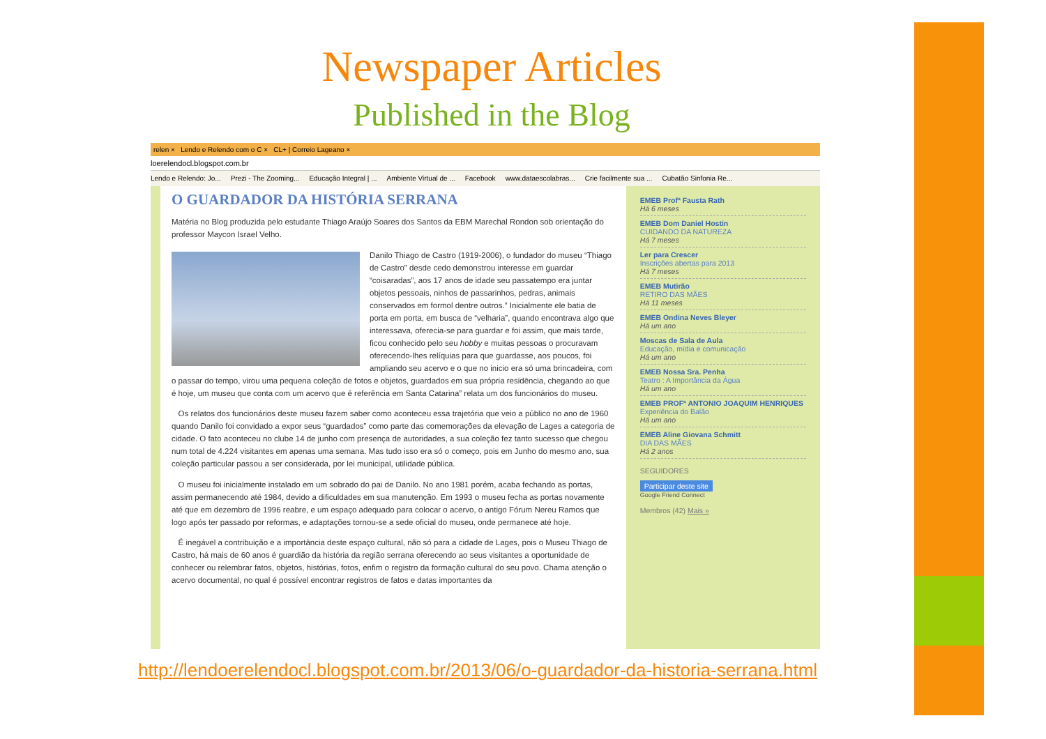Newspaper Articles
Published in the Blog
relen × Lendo e Relendo com o C × CL+ | Correio Lageano ×
loerelendocl.blogspot.com.br
Lendo e Relendo: Jo... Prezi - The Zooming... Educação Integral | ... Ambiente Virtual de ... Facebook www.dataescolabras... Crie facilmente sua ... Cubatão Sinfonia Re...
O GUARDADOR DA HISTÓRIA SERRANA
Matéria no Blog produzida pelo estudante Thiago Araújo Soares dos Santos da EBM Marechal Rondon sob orientação do professor Maycon Israel Velho.
Danilo Thiago de Castro (1919-2006), o fundador do museu “Thiago de Castro” desde cedo demonstrou interesse em guardar “coisaradas”, aos 17 anos de idade seu passatempo era juntar objetos pessoais, ninhos de passarinhos, pedras, animais conservados em formol dentre outros.” Inicialmente ele batia de porta em porta, em busca de “velharia”, quando encontrava algo que interessava, oferecia-se para guardar e foi assim, que mais tarde, ficou conhecido pelo seu hobby e muitas pessoas o procuravam oferecendo-lhes relíquias para que guardasse, aos poucos, foi ampliando seu acervo e o que no inicio era só uma brincadeira, com o passar do tempo, virou uma pequena coleção de fotos e objetos, guardados em sua própria residência, chegando ao que é hoje, um museu que conta com um acervo que é referência em Santa Catarina” relata um dos funcionários do museu.
Os relatos dos funcionários deste museu fazem saber como aconteceu essa trajetória que veio a público no ano de 1960 quando Danilo foi convidado a expor seus “guardados” como parte das comemorações da elevação de Lages a categoria de cidade. O fato aconteceu no clube 14 de junho com presença de autoridades, a sua coleção fez tanto sucesso que chegou num total de 4.224 visitantes em apenas uma semana. Mas tudo isso era só o começo, pois em Junho do mesmo ano, sua coleção particular passou a ser considerada, por lei municipal, utilidade pública.
O museu foi inicialmente instalado em um sobrado do pai de Danilo. No ano 1981 porém, acaba fechando as portas, assim permanecendo até 1984, devido a dificuldades em sua manutenção. Em 1993 o museu fecha as portas novamente até que em dezembro de 1996 reabre, e um espaço adequado para colocar o acervo, o antigo Fórum Nereu Ramos que logo após ter passado por reformas, e adaptações tornou-se a sede oficial do museu, onde permanece até hoje.
É inegável a contribuição e a importância deste espaço cultural, não só para a cidade de Lages, pois o Museu Thiago de Castro, há mais de 60 anos é guardião da história da região serrana oferecendo ao seus visitantes a oportunidade de conhecer ou relembrar fatos, objetos, histórias, fotos, enfim o registro da formação cultural do seu povo. Chama atenção o acervo documental, no qual é possível encontrar registros de fatos e datas importantes da
EMEB Profª Fausta Rath
Há 6 meses
EMEB Dom Daniel Hostin
CUIDANDO DA NATUREZA
Há 7 meses
Ler para Crescer
Inscrições abertas para 2013
Há 7 meses
EMEB Mutirão
RETIRO DAS MÃES
Há 11 meses
EMEB Ondina Neves Bleyer
Há um ano
Moscas de Sala de Aula
Educação, mídia e comunicação
Há um ano
EMEB Nossa Sra. Penha
Teatro : A Importância da Água
Há um ano
EMEB PROFº ANTONIO JOAQUIM HENRIQUES
Experiência do Balão
Há um ano
EMEB Aline Giovana Schmitt
DIA DAS MÃES
Há 2 anos
SEGUIDORES
Participar deste site
Google Friend Connect
Membros (42) Mais »
http://lendoerelendocl.blogspot.com.br/2013/06/o-guardador-da-historia-serrana.html